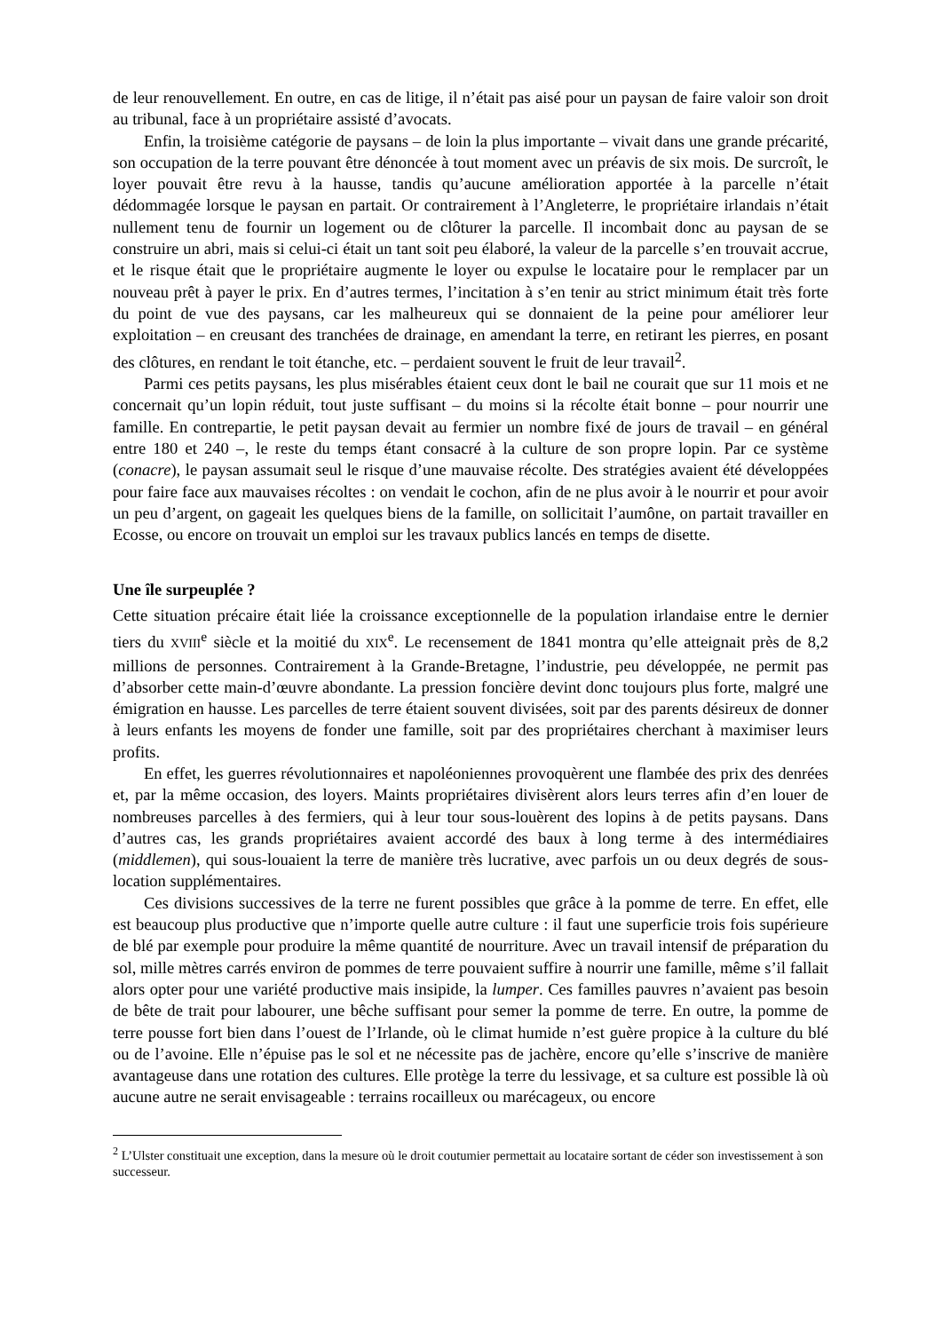de leur renouvellement. En outre, en cas de litige, il n’était pas aisé pour un paysan de faire valoir son droit au tribunal, face à un propriétaire assisté d’avocats.
Enfin, la troisième catégorie de paysans – de loin la plus importante – vivait dans une grande précarité, son occupation de la terre pouvant être dénoncée à tout moment avec un préavis de six mois. De surcroît, le loyer pouvait être revu à la hausse, tandis qu’aucune amélioration apportée à la parcelle n’était dédommagée lorsque le paysan en partait. Or contrairement à l’Angleterre, le propriétaire irlandais n’était nullement tenu de fournir un logement ou de clôturer la parcelle. Il incombait donc au paysan de se construire un abri, mais si celui-ci était un tant soit peu élaboré, la valeur de la parcelle s’en trouvait accrue, et le risque était que le propriétaire augmente le loyer ou expulse le locataire pour le remplacer par un nouveau prêt à payer le prix. En d’autres termes, l’incitation à s’en tenir au strict minimum était très forte du point de vue des paysans, car les malheureux qui se donnaient de la peine pour améliorer leur exploitation – en creusant des tranchées de drainage, en amendant la terre, en retirant les pierres, en posant des clôtures, en rendant le toit étanche, etc. – perdaient souvent le fruit de leur travail<sup>2</sup>.
Parmi ces petits paysans, les plus misérables étaient ceux dont le bail ne courait que sur 11 mois et ne concernait qu’un lopin réduit, tout juste suffisant – du moins si la récolte était bonne – pour nourrir une famille. En contrepartie, le petit paysan devait au fermier un nombre fixé de jours de travail – en général entre 180 et 240 –, le reste du temps étant consacré à la culture de son propre lopin. Par ce système (conacre), le paysan assumait seul le risque d’une mauvaise récolte. Des stratégies avaient été développées pour faire face aux mauvaises récoltes : on vendait le cochon, afin de ne plus avoir à le nourrir et pour avoir un peu d’argent, on gageait les quelques biens de la famille, on sollicitait l’aumône, on partait travailler en Ecosse, ou encore on trouvait un emploi sur les travaux publics lancés en temps de disette.
Une île surpeuplée ?
Cette situation précaire était liée la croissance exceptionnelle de la population irlandaise entre le dernier tiers du XVIII<sup>e</sup> siècle et la moitié du XIX<sup>e</sup>. Le recensement de 1841 montra qu’elle atteignait près de 8,2 millions de personnes. Contrairement à la Grande-Bretagne, l’industrie, peu développée, ne permit pas d’absorber cette main-d’œuvre abondante. La pression foncière devint donc toujours plus forte, malgré une émigration en hausse. Les parcelles de terre étaient souvent divisées, soit par des parents désireux de donner à leurs enfants les moyens de fonder une famille, soit par des propriétaires cherchant à maximiser leurs profits.
En effet, les guerres révolutionnaires et napoléoniennes provoquèrent une flambée des prix des denrées et, par la même occasion, des loyers. Maints propriétaires divisèrent alors leurs terres afin d’en louer de nombreuses parcelles à des fermiers, qui à leur tour sous-louèrent des lopins à de petits paysans. Dans d’autres cas, les grands propriétaires avaient accordé des baux à long terme à des intermédiaires (middlemen), qui sous-louaient la terre de manière très lucrative, avec parfois un ou deux degrés de sous-location supplémentaires.
Ces divisions successives de la terre ne furent possibles que grâce à la pomme de terre. En effet, elle est beaucoup plus productive que n’importe quelle autre culture : il faut une superficie trois fois supérieure de blé par exemple pour produire la même quantité de nourriture. Avec un travail intensif de préparation du sol, mille mètres carrés environ de pommes de terre pouvaient suffire à nourrir une famille, même s’il fallait alors opter pour une variété productive mais insipide, la lumper. Ces familles pauvres n’avaient pas besoin de bête de trait pour labourer, une bêche suffisant pour semer la pomme de terre. En outre, la pomme de terre pousse fort bien dans l’ouest de l’Irlande, où le climat humide n’est guère propice à la culture du blé ou de l’avoine. Elle n’épuise pas le sol et ne nécessite pas de jachère, encore qu’elle s’inscrive de manière avantageuse dans une rotation des cultures. Elle protège la terre du lessivage, et sa culture est possible là où aucune autre ne serait envisageable : terrains rocailleux ou marécageux, ou encore
<sup>2</sup> L’Ulster constituait une exception, dans la mesure où le droit coutumier permettait au locataire sortant de céder son investissement à son successeur.